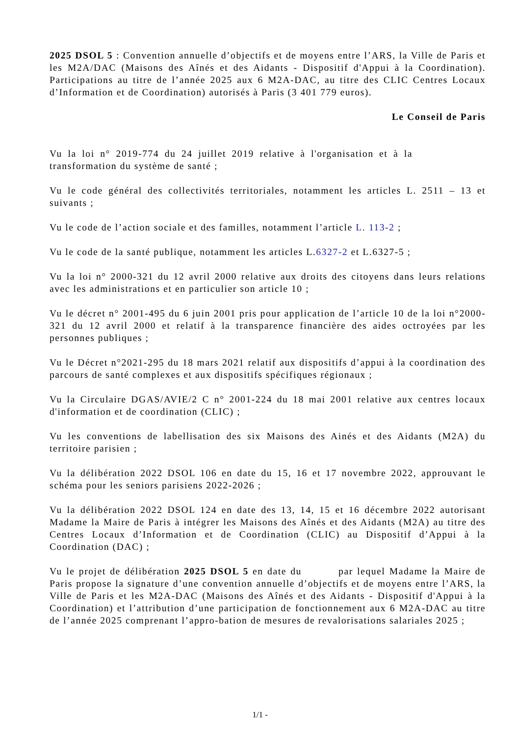2025 DSOL 5 : Convention annuelle d’objectifs et de moyens entre l’ARS, la Ville de Paris et les M2A/DAC (Maisons des Aînés et des Aidants - Dispositif d'Appui à la Coordination). Participations au titre de l’année 2025 aux 6 M2A-DAC, au titre des CLIC Centres Locaux d’Information et de Coordination) autorisés à Paris (3 401 779 euros).
Le Conseil de Paris
Vu la loi n° 2019-774 du 24 juillet 2019 relative à l'organisation et à la transformation du système de santé ;
Vu le code général des collectivités territoriales, notamment les articles L. 2511 – 13 et suivants ;
Vu le code de l’action sociale et des familles, notamment l’article L. 113-2 ;
Vu le code de la santé publique, notamment les articles L.6327-2 et L.6327-5 ;
Vu la loi n° 2000-321 du 12 avril 2000 relative aux droits des citoyens dans leurs relations avec les administrations et en particulier son article 10 ;
Vu le décret n° 2001-495 du 6 juin 2001 pris pour application de l’article 10 de la loi n°2000-321 du 12 avril 2000 et relatif à la transparence financière des aides octroyées par les personnes publiques ;
Vu le Décret n°2021-295 du 18 mars 2021 relatif aux dispositifs d’appui à la coordination des parcours de santé complexes et aux dispositifs spécifiques régionaux ;
Vu la Circulaire DGAS/AVIE/2 C n° 2001-224 du 18 mai 2001 relative aux centres locaux d'information et de coordination (CLIC) ;
Vu les conventions de labellisation des six Maisons des Ainés et des Aidants (M2A) du territoire parisien ;
Vu la délibération 2022 DSOL 106 en date du 15, 16 et 17 novembre 2022, approuvant le schéma pour les seniors parisiens 2022-2026 ;
Vu la délibération 2022 DSOL 124 en date des 13, 14, 15 et 16 décembre 2022 autorisant Madame la Maire de Paris à intégrer les Maisons des Aînés et des Aidants (M2A) au titre des Centres Locaux d’Information et de Coordination (CLIC) au Dispositif d’Appui à la Coordination (DAC) ;
Vu le projet de délibération 2025 DSOL 5 en date du par lequel Madame la Maire de Paris propose la signature d’une convention annuelle d’objectifs et de moyens entre l’ARS, la Ville de Paris et les M2A-DAC (Maisons des Aînés et des Aidants - Dispositif d'Appui à la Coordination) et l’attribution d’une participation de fonctionnement aux 6 M2A-DAC au titre de l’année 2025 comprenant l’appro-bation de mesures de revalorisations salariales 2025 ;
1/1 -